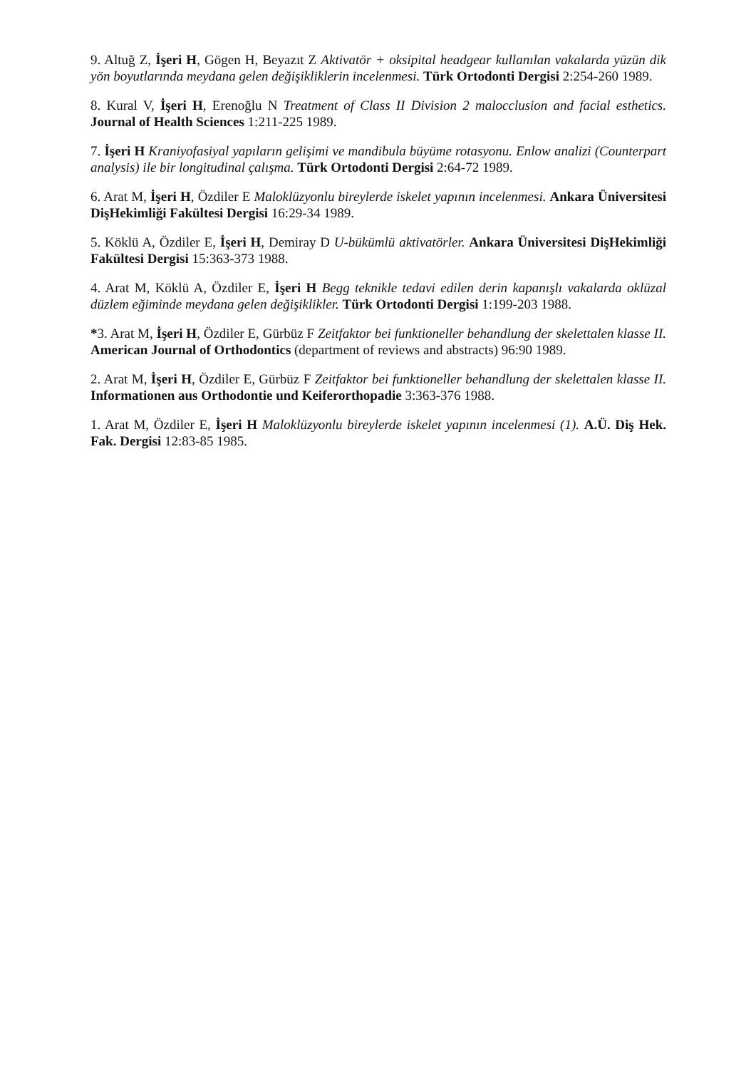9. Altuğ Z, İşeri H, Gögen H, Beyazıt Z Aktivatör + oksipital headgear kullanılan vakalarda yüzün dik yön boyutlarında meydana gelen değişikliklerin incelenmesi. Türk Ortodonti Dergisi 2:254-260 1989.
8. Kural V, İşeri H, Erenoğlu N Treatment of Class II Division 2 malocclusion and facial esthetics. Journal of Health Sciences 1:211-225 1989.
7. İşeri H Kraniyofasiyal yapıların gelişimi ve mandibula büyüme rotasyonu. Enlow analizi (Counterpart analysis) ile bir longitudinal çalışma. Türk Ortodonti Dergisi 2:64-72 1989.
6. Arat M, İşeri H, Özdiler E Maloklüzyonlu bireylerde iskelet yapının incelenmesi. Ankara Üniversitesi DişHekimliği Fakültesi Dergisi 16:29-34 1989.
5. Köklü A, Özdiler E, İşeri H, Demiray D U-bükümlü aktivatörler. Ankara Üniversitesi DişHekimliği Fakültesi Dergisi 15:363-373 1988.
4. Arat M, Köklü A, Özdiler E, İşeri H Begg teknikle tedavi edilen derin kapanışlı vakalarda oklüzal düzlem eğiminde meydana gelen değişiklikler. Türk Ortodonti Dergisi 1:199-203 1988.
*3. Arat M, İşeri H, Özdiler E, Gürbüz F Zeitfaktor bei funktioneller behandlung der skelettalen klasse II. American Journal of Orthodontics (department of reviews and abstracts) 96:90 1989.
2. Arat M, İşeri H, Özdiler E, Gürbüz F Zeitfaktor bei funktioneller behandlung der skelettalen klasse II. Informationen aus Orthodontie und Keiferorthopadie 3:363-376 1988.
1. Arat M, Özdiler E, İşeri H Maloklüzyonlu bireylerde iskelet yapının incelenmesi (1). A.Ü. Diş Hek. Fak. Dergisi 12:83-85 1985.